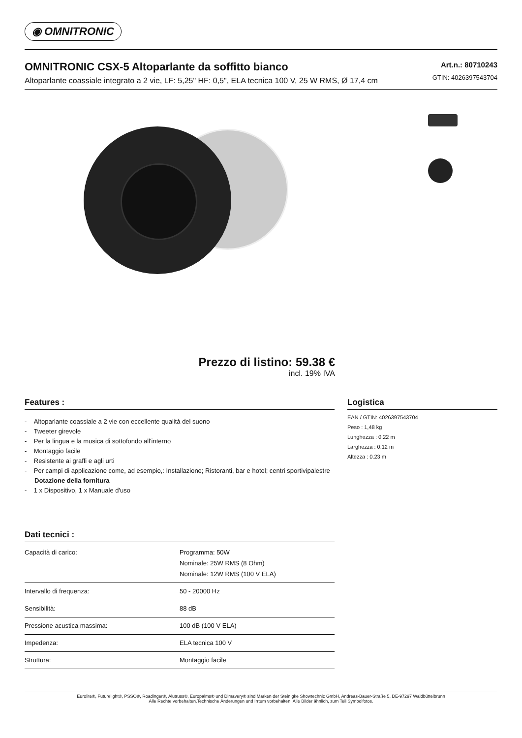◉ OMNITRONIC
OMNITRONIC CSX-5 Altoparlante da soffitto bianco
Altoparlante coassiale integrato a 2 vie, LF: 5,25" HF: 0,5", ELA tecnica 100 V, 25 W RMS, Ø 17,4 cm
Art.n.: 80710243
GTIN: 4026397543704
Prezzo di listino: 59.38 €
incl. 19% IVA
Features :
- Altoparlante coassiale a 2 vie con eccellente qualità del suono
- Tweeter girevole
- Per la lingua e la musica di sottofondo all'interno
- Montaggio facile
- Resistente ai graffi e agli urti
- Per campi di applicazione come, ad esempio,: Installazione; Ristoranti, bar e hotel; centri sportivipalestre
Dotazione della fornitura
- 1 x Dispositivo, 1 x Manuale d'uso
Dati tecnici :
| Capacità di carico: | Programma: 50W Nominale: 25W RMS (8 Ohm) Nominale: 12W RMS (100 V ELA) |
| Intervallo di frequenza: | 50 - 20000 Hz |
| Sensibilità: | 88 dB |
| Pressione acustica massima: | 100 dB (100 V ELA) |
| Impedenza: | ELA tecnica 100 V |
| Struttura: | Montaggio facile |
Logistica
EAN / GTIN: 4026397543704
Peso : 1,48 kg
Lunghezza : 0.22 m
Larghezza : 0.12 m
Altezza : 0.23 m
Eurolite®, Futurelight®, PSSO®, Roadinger®, Alutruss®, Europalms® und Dimavery® sind Marken der Steinigke Showtechnic GmbH, Andreas-Bauer-Straße 5, DE-97297 Waldbüttelbrunn
Alle Rechte vorbehalten.Technische Änderungen und Irrtum vorbehalten. Alle Bilder ähnlich, zum Teil Symbolfotos.